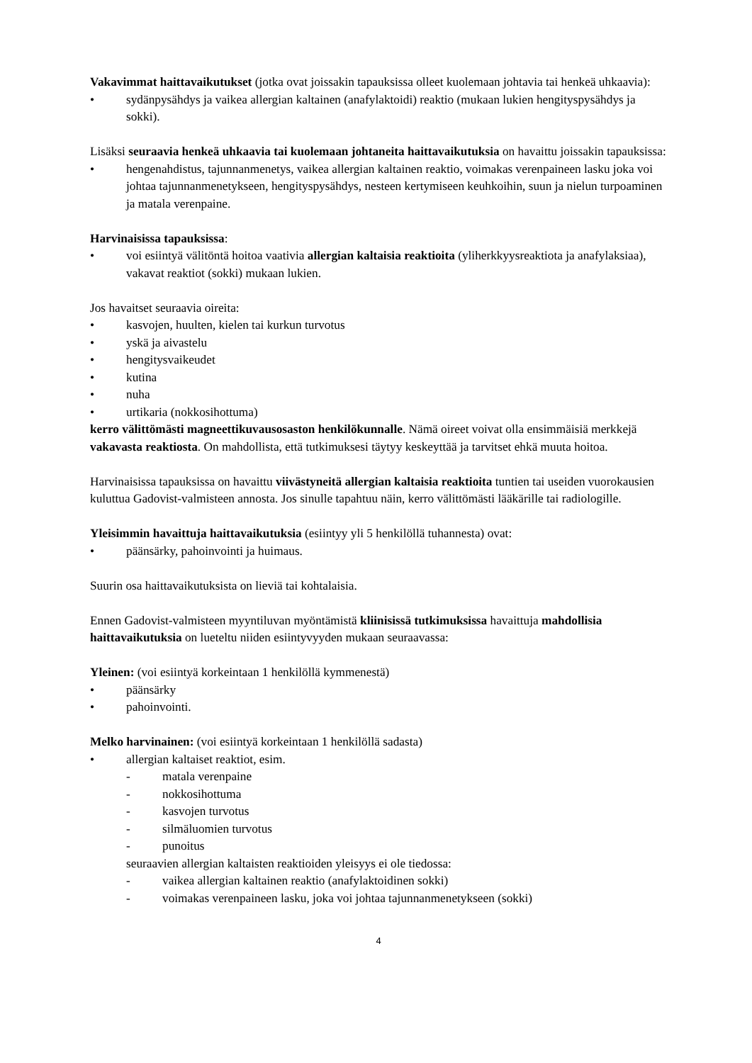Vakavimmat haittavaikutukset (jotka ovat joissakin tapauksissa olleet kuolemaan johtavia tai henkeä uhkaavia):
• sydänpysähdys ja vaikea allergian kaltainen (anafylaktoidi) reaktio (mukaan lukien hengityspysähdys ja sokki).
Lisäksi seuraavia henkeä uhkaavia tai kuolemaan johtaneita haittavaikutuksia on havaittu joissakin tapauksissa:
• hengenahdistus, tajunnanmenetys, vaikea allergian kaltainen reaktio, voimakas verenpaineen lasku joka voi johtaa tajunnanmenetykseen, hengityspysähdys, nesteen kertymiseen keuhkoihin, suun ja nielun turpoaminen ja matala verenpaine.
Harvinaisissa tapauksissa:
• voi esiintyä välitöntä hoitoa vaativia allergian kaltaisia reaktioita (yliherkkyysreaktiota ja anafylaksiaa), vakavat reaktiot (sokki) mukaan lukien.
Jos havaitset seuraavia oireita:
• kasvojen, huulten, kielen tai kurkun turvotus
• yskä ja aivastelu
• hengitysvaikeudet
• kutina
• nuha
• urtikaria (nokkosihottuma)
kerro välittömästi magneettikuvausosaston henkilökunnalle. Nämä oireet voivat olla ensimmäisiä merkkejä vakavasta reaktiosta. On mahdollista, että tutkimuksesi täytyy keskeyttää ja tarvitset ehkä muuta hoitoa.
Harvinaisissa tapauksissa on havaittu viivästyneitä allergian kaltaisia reaktioita tuntien tai useiden vuorokausien kuluttua Gadovist-valmisteen annosta. Jos sinulle tapahtuu näin, kerro välittömästi lääkärille tai radiologille.
Yleisimmin havaittuja haittavaikutuksia (esiintyy yli 5 henkilöllä tuhannesta) ovat:
• päänsärky, pahoinvointi ja huimaus.
Suurin osa haittavaikutuksista on lieviä tai kohtalaisia.
Ennen Gadovist-valmisteen myyntiluvan myöntämistä kliinisissä tutkimuksissa havaittuja mahdollisia haittavaikutuksia on lueteltu niiden esiintyvyyden mukaan seuraavassa:
Yleinen: (voi esiintyä korkeintaan 1 henkilöllä kymmenestä)
• päänsärky
• pahoinvointi.
Melko harvinainen: (voi esiintyä korkeintaan 1 henkilöllä sadasta)
• allergian kaltaiset reaktiot, esim.
- matala verenpaine
- nokkosihottuma
- kasvojen turvotus
- silmäluomien turvotus
- punoitus
seuraavien allergian kaltaisten reaktioiden yleisyys ei ole tiedossa:
- vaikea allergian kaltainen reaktio (anafylaktoidinen sokki)
- voimakas verenpaineen lasku, joka voi johtaa tajunnanmenetykseen (sokki)
4